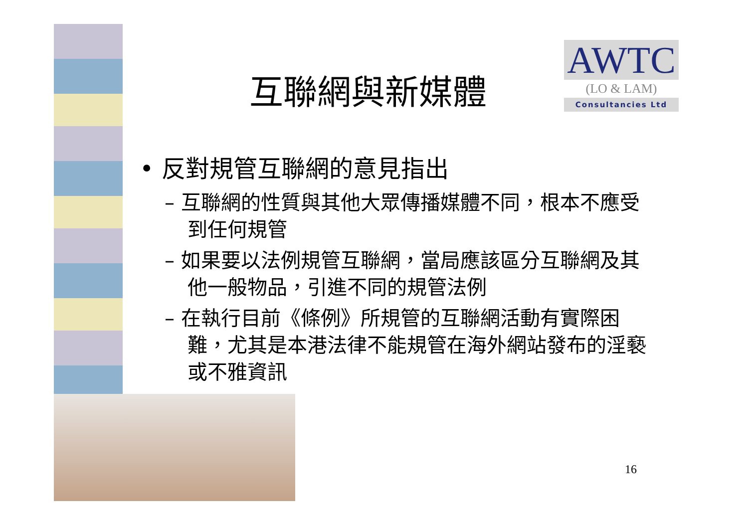AWTC
(LO & LAM)
Consultancies Ltd
互聯網與新媒體
• 反對規管互聯網的意見指出
– 互聯網的性質與其他大眾傳播媒體不同，根本不應受到任何規管
– 如果要以法例規管互聯網，當局應該區分互聯網及其他一般物品，引進不同的規管法例
– 在執行目前《條例》所規管的互聯網活動有實際困難，尤其是本港法律不能規管在海外網站發布的淫褻或不雅資訊
16